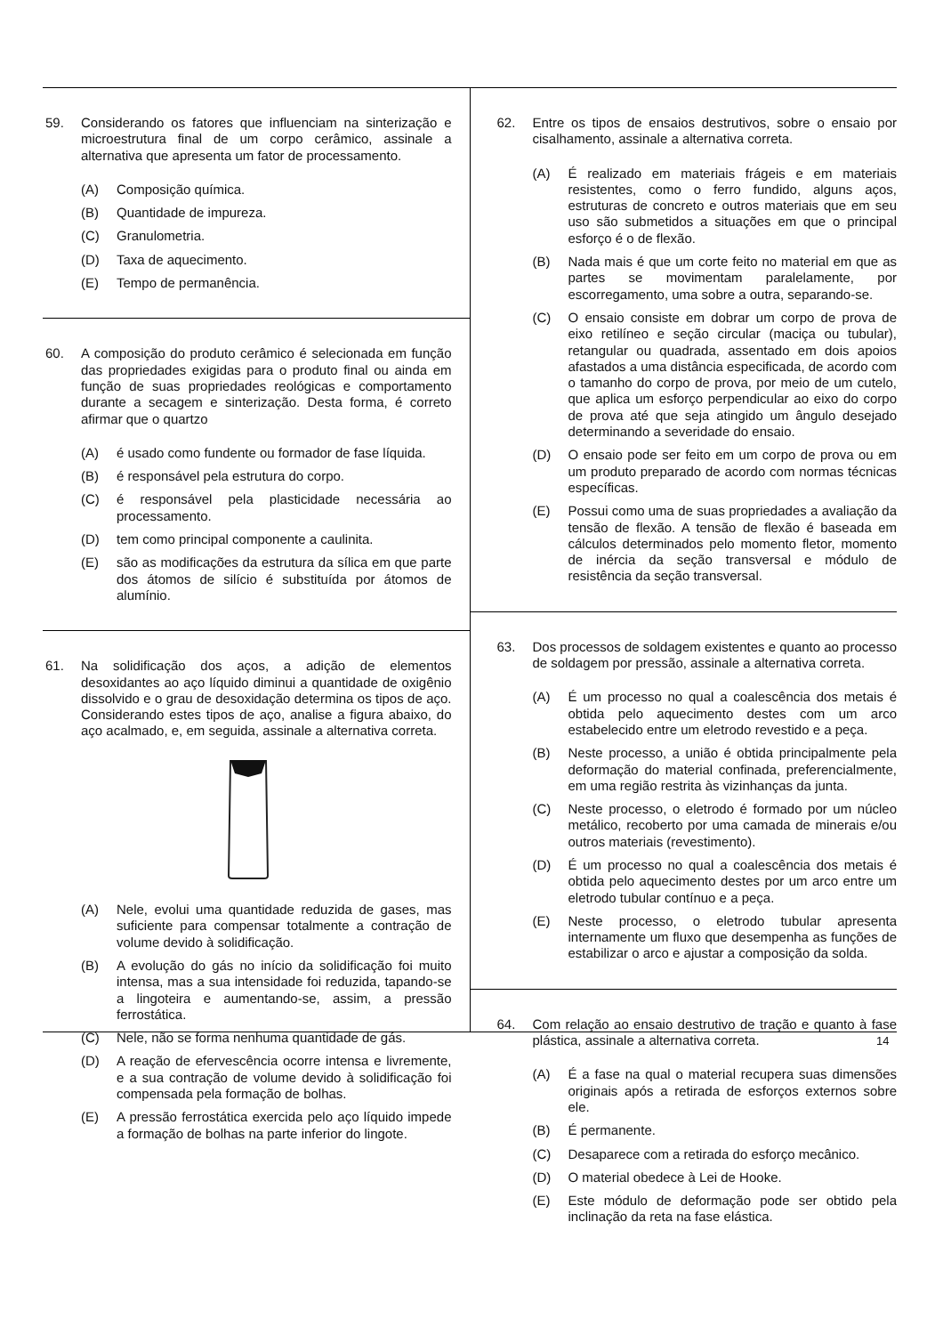59. Considerando os fatores que influenciam na sinterização e microestrutura final de um corpo cerâmico, assinale a alternativa que apresenta um fator de processamento.
(A) Composição química.
(B) Quantidade de impureza.
(C) Granulometria.
(D) Taxa de aquecimento.
(E) Tempo de permanência.
60. A composição do produto cerâmico é selecionada em função das propriedades exigidas para o produto final ou ainda em função de suas propriedades reológicas e comportamento durante a secagem e sinterização. Desta forma, é correto afirmar que o quartzo
(A) é usado como fundente ou formador de fase líquida.
(B) é responsável pela estrutura do corpo.
(C) é responsável pela plasticidade necessária ao processamento.
(D) tem como principal componente a caulinita.
(E) são as modificações da estrutura da sílica em que parte dos átomos de silício é substituída por átomos de alumínio.
61. Na solidificação dos aços, a adição de elementos desoxidantes ao aço líquido diminui a quantidade de oxigênio dissolvido e o grau de desoxidação determina os tipos de aço. Considerando estes tipos de aço, analise a figura abaixo, do aço acalmado, e, em seguida, assinale a alternativa correta.
(A) Nele, evolui uma quantidade reduzida de gases, mas suficiente para compensar totalmente a contração de volume devido à solidificação.
(B) A evolução do gás no início da solidificação foi muito intensa, mas a sua intensidade foi reduzida, tapando-se a lingoteira e aumentando-se, assim, a pressão ferrostática.
(C) Nele, não se forma nenhuma quantidade de gás.
(D) A reação de efervescência ocorre intensa e livremente, e a sua contração de volume devido à solidificação foi compensada pela formação de bolhas.
(E) A pressão ferrostática exercida pelo aço líquido impede a formação de bolhas na parte inferior do lingote.
62. Entre os tipos de ensaios destrutivos, sobre o ensaio por cisalhamento, assinale a alternativa correta.
(A) É realizado em materiais frágeis e em materiais resistentes, como o ferro fundido, alguns aços, estruturas de concreto e outros materiais que em seu uso são submetidos a situações em que o principal esforço é o de flexão.
(B) Nada mais é que um corte feito no material em que as partes se movimentam paralelamente, por escorregamento, uma sobre a outra, separando-se.
(C) O ensaio consiste em dobrar um corpo de prova de eixo retilíneo e seção circular (maciça ou tubular), retangular ou quadrada, assentado em dois apoios afastados a uma distância especificada, de acordo com o tamanho do corpo de prova, por meio de um cutelo, que aplica um esforço perpendicular ao eixo do corpo de prova até que seja atingido um ângulo desejado determinando a severidade do ensaio.
(D) O ensaio pode ser feito em um corpo de prova ou em um produto preparado de acordo com normas técnicas específicas.
(E) Possui como uma de suas propriedades a avaliação da tensão de flexão. A tensão de flexão é baseada em cálculos determinados pelo momento fletor, momento de inércia da seção transversal e módulo de resistência da seção transversal.
63. Dos processos de soldagem existentes e quanto ao processo de soldagem por pressão, assinale a alternativa correta.
(A) É um processo no qual a coalescência dos metais é obtida pelo aquecimento destes com um arco estabelecido entre um eletrodo revestido e a peça.
(B) Neste processo, a união é obtida principalmente pela deformação do material confinada, preferencialmente, em uma região restrita às vizinhanças da junta.
(C) Neste processo, o eletrodo é formado por um núcleo metálico, recoberto por uma camada de minerais e/ou outros materiais (revestimento).
(D) É um processo no qual a coalescência dos metais é obtida pelo aquecimento destes por um arco entre um eletrodo tubular contínuo e a peça.
(E) Neste processo, o eletrodo tubular apresenta internamente um fluxo que desempenha as funções de estabilizar o arco e ajustar a composição da solda.
64. Com relação ao ensaio destrutivo de tração e quanto à fase plástica, assinale a alternativa correta.
(A) É a fase na qual o material recupera suas dimensões originais após a retirada de esforços externos sobre ele.
(B) É permanente.
(C) Desaparece com a retirada do esforço mecânico.
(D) O material obedece à Lei de Hooke.
(E) Este módulo de deformação pode ser obtido pela inclinação da reta na fase elástica.
14